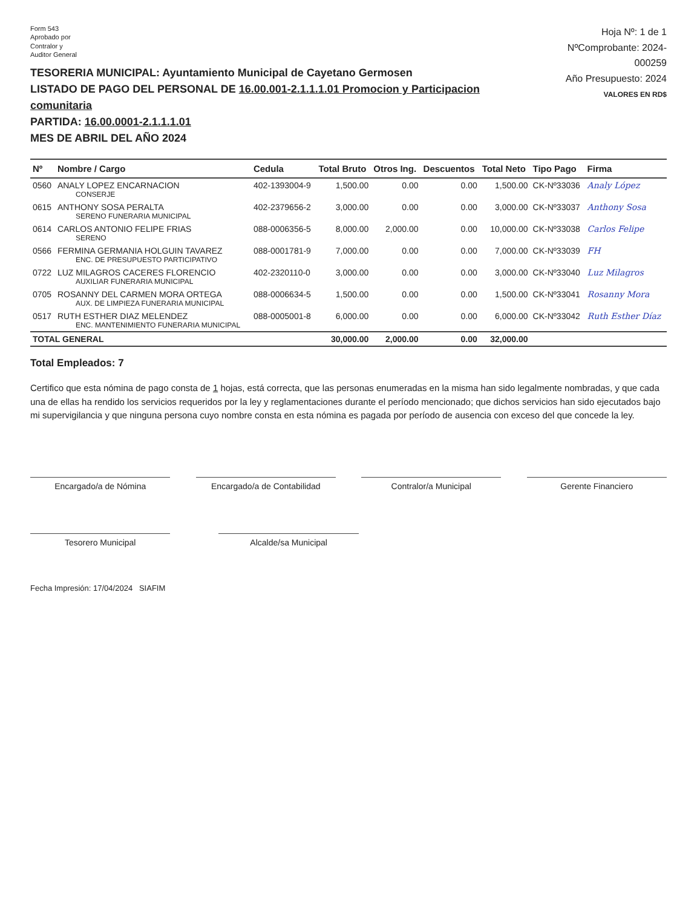Form 543
Aprobado por
Contralor y
Auditor General
TESORERIA MUNICIPAL: Ayuntamiento Municipal de Cayetano Germosen
LISTADO DE PAGO DEL PERSONAL DE 16.00.001-2.1.1.1.01 Promocion y Participacion comunitaria
PARTIDA: 16.00.0001-2.1.1.1.01
MES DE ABRIL DEL AÑO 2024
Hoja Nº: 1 de 1
NºComprobante: 2024-000259
Año Presupuesto: 2024
VALORES EN RD$
| Nº | Nombre / Cargo | Cedula | Total Bruto | Otros Ing. | Descuentos | Total Neto | Tipo Pago | Firma |
| --- | --- | --- | --- | --- | --- | --- | --- | --- |
| 0560 | ANALY LOPEZ ENCARNACION CONSERJE | 402-1393004-9 | 1,500.00 | 0.00 | 0.00 | 1,500.00 | CK-Nº33036 | Analy López |
| 0615 | ANTHONY SOSA PERALTA SERENO FUNERARIA MUNICIPAL | 402-2379656-2 | 3,000.00 | 0.00 | 0.00 | 3,000.00 | CK-Nº33037 | Anthony Sosa |
| 0614 | CARLOS ANTONIO FELIPE FRIAS SERENO | 088-0006356-5 | 8,000.00 | 2,000.00 | 0.00 | 10,000.00 | CK-Nº33038 | Carlos Felipe |
| 0566 | FERMINA GERMANIA HOLGUIN TAVAREZ ENC. DE PRESUPUESTO PARTICIPATIVO | 088-0001781-9 | 7,000.00 | 0.00 | 0.00 | 7,000.00 | CK-Nº33039 | FH |
| 0722 | LUZ MILAGROS CACERES FLORENCIO AUXILIAR FUNERARIA MUNICIPAL | 402-2320110-0 | 3,000.00 | 0.00 | 0.00 | 3,000.00 | CK-Nº33040 | Luz Milagros |
| 0705 | ROSANNY DEL CARMEN MORA ORTEGA AUX. DE LIMPIEZA FUNERARIA MUNICIPAL | 088-0006634-5 | 1,500.00 | 0.00 | 0.00 | 1,500.00 | CK-Nº33041 | Rosanny Mora |
| 0517 | RUTH ESTHER DIAZ MELENDEZ ENC. MANTENIMIENTO FUNERARIA MUNICIPAL | 088-0005001-8 | 6,000.00 | 0.00 | 0.00 | 6,000.00 | CK-Nº33042 | Ruth Esther Díaz |
| TOTAL GENERAL | | | 30,000.00 | 2,000.00 | 0.00 | 32,000.00 | | |
Total Empleados: 7
Certifico que esta nómina de pago consta de 1 hojas, está correcta, que las personas enumeradas en la misma han sido legalmente nombradas, y que cada una de ellas ha rendido los servicios requeridos por la ley y reglamentaciones durante el período mencionado; que dichos servicios han sido ejecutados bajo mi supervigilancia y que ninguna persona cuyo nombre consta en esta nómina es pagada por período de ausencia con exceso del que concede la ley.
Encargado/a de Nómina Encargado/a de Contabilidad Contralor/a Municipal Gerente Financiero
Tesorero Municipal Alcalde/sa Municipal
Fecha Impresión: 17/04/2024 SIAFIM